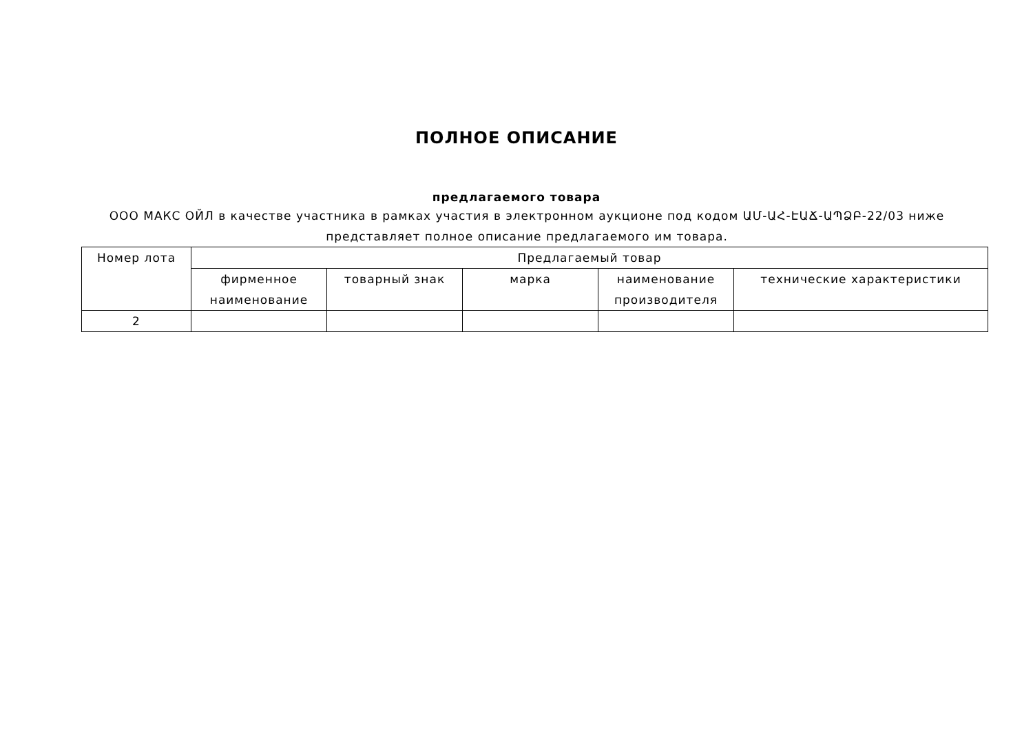ПОЛНОЕ ОПИСАНИЕ
предлагаемого товара
ООО МАКС ОЙЛ в качестве участника в рамках участия в электронном аукционе под кодом ԱՄ-ԱՀ-ԷԱՃ-ԱՊՁԲ-22/03 ниже представляет полное описание предлагаемого им товара.
| Номер лота | Предлагаемый товар | | | | |
| --- | --- | --- | --- | --- | --- |
| | фирменное наименование | товарный знак | марка | наименование производителя | технические характеристики |
| 2 | | | | | |